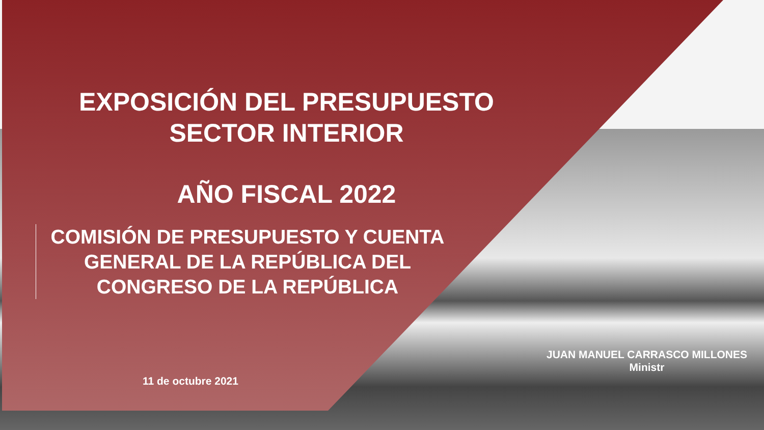EXPOSICIÓN DEL PRESUPUESTO
SECTOR INTERIOR
AÑO FISCAL 2022
COMISIÓN DE PRESUPUESTO Y CUENTA GENERAL DE LA REPÚBLICA DEL CONGRESO DE LA REPÚBLICA
11 de octubre 2021
JUAN MANUEL CARRASCO MILLONES
Ministr